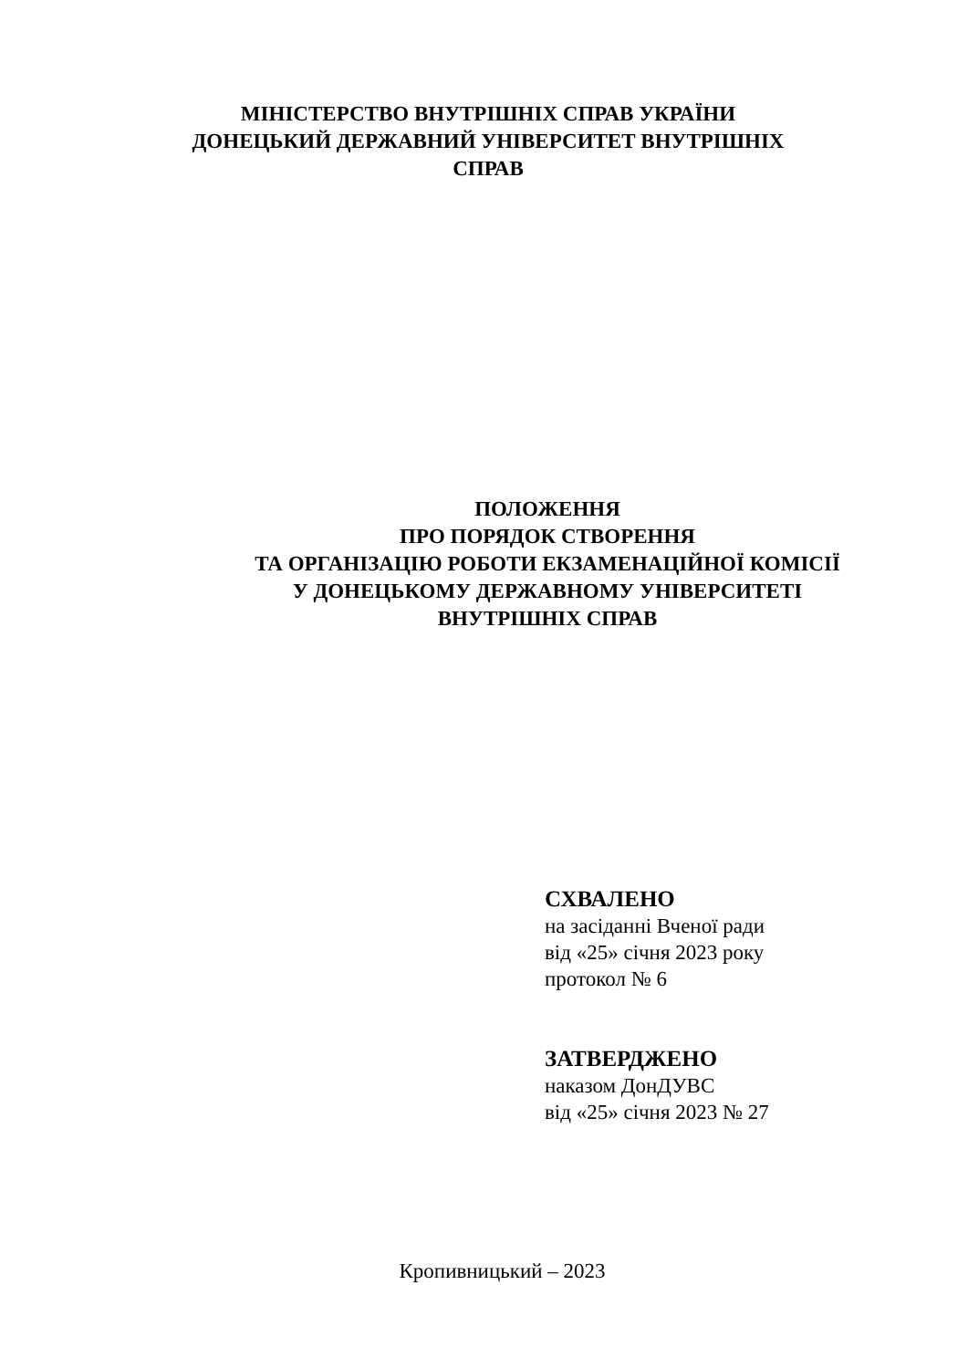МІНІСТЕРСТВО ВНУТРІШНІХ СПРАВ УКРАЇНИ
ДОНЕЦЬКИЙ ДЕРЖАВНИЙ УНІВЕРСИТЕТ ВНУТРІШНІХ
СПРАВ
ПОЛОЖЕННЯ
ПРО ПОРЯДОК СТВОРЕННЯ
ТА ОРГАНІЗАЦІЮ РОБОТИ ЕКЗАМЕНАЦІЙНОЇ КОМІСІЇ
У ДОНЕЦЬКОМУ ДЕРЖАВНОМУ УНІВЕРСИТЕТІ
ВНУТРІШНІХ СПРАВ
СХВАЛЕНО
на засіданні Вченої ради
від «25» січня 2023 року
протокол № 6
ЗАТВЕРДЖЕНО
наказом ДонДУВС
від «25» січня 2023 № 27
Кропивницький – 2023